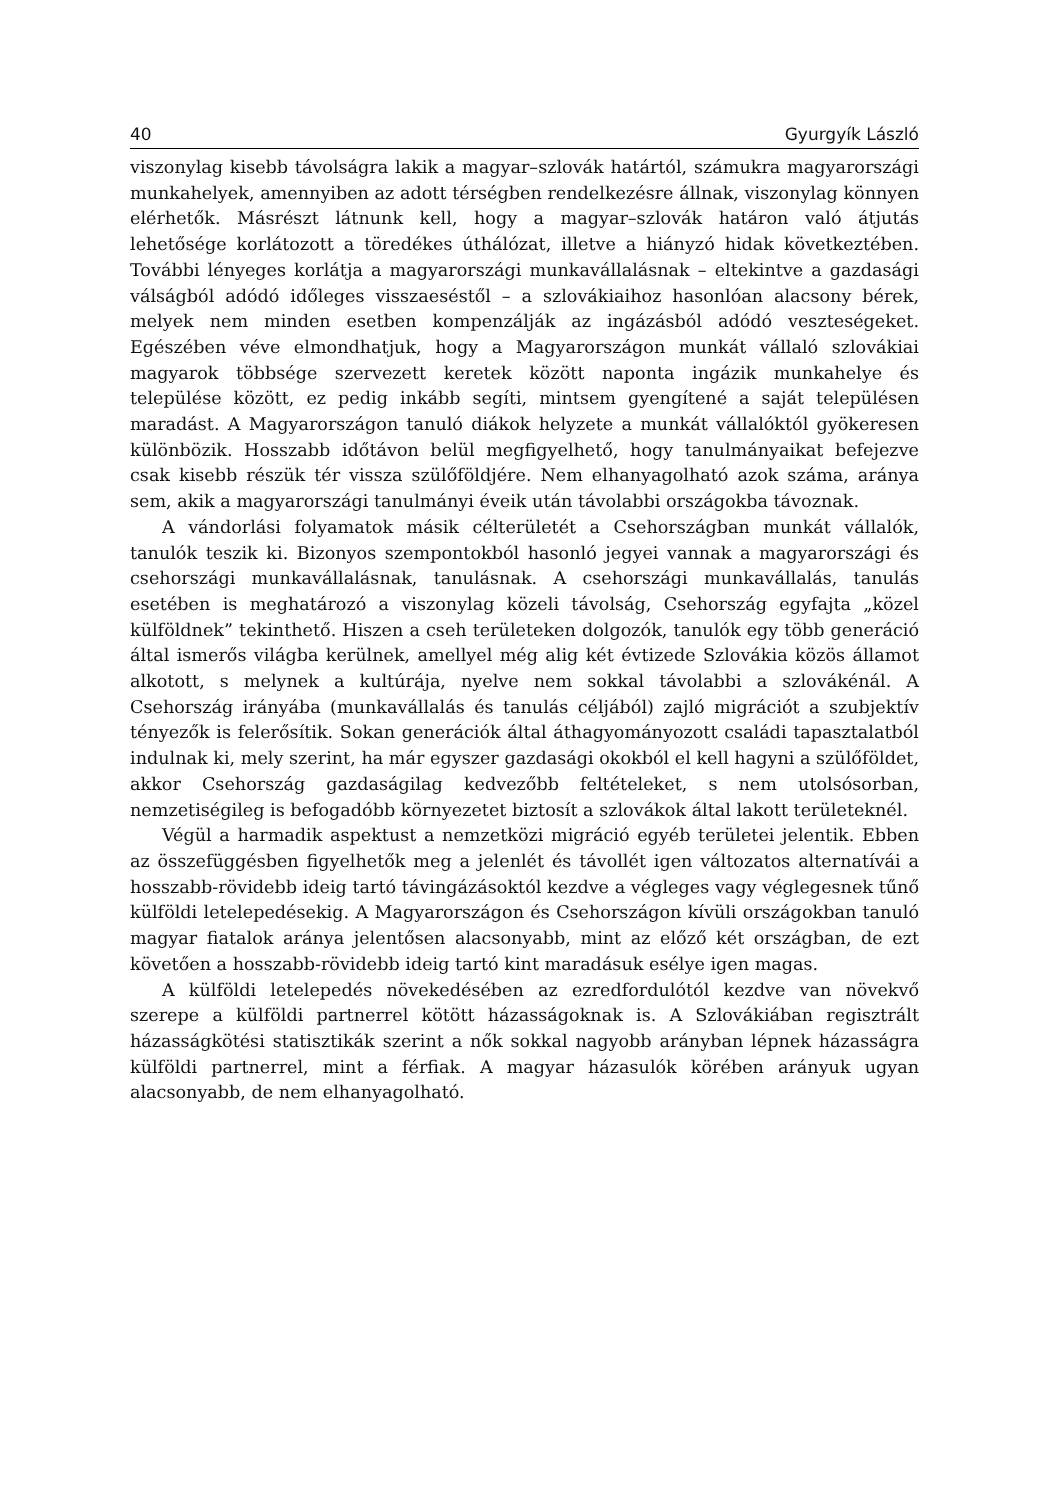40 Gyurgyík László
viszonylag kisebb távolságra lakik a magyar–szlovák határtól, számukra magyarországi munkahelyek, amennyiben az adott térségben rendelkezésre állnak, viszonylag könnyen elérhetők. Másrészt látnunk kell, hogy a magyar–szlovák határon való átjutás lehetősége korlátozott a töredékes úthálózat, illetve a hiányzó hidak következtében. További lényeges korlátja a magyarországi munkavállalásnak – eltekintve a gazdasági válságból adódó időleges visszaeséstől – a szlovákiaihoz hasonlóan alacsony bérek, melyek nem minden esetben kompenzálják az ingázásból adódó veszteségeket. Egészében véve elmondhatjuk, hogy a Magyarországon munkát vállaló szlovákiai magyarok többsége szervezett keretek között naponta ingázik munkahelye és települése között, ez pedig inkább segíti, mintsem gyengítené a saját településen maradást. A Magyarországon tanuló diákok helyzete a munkát vállalóktól gyökeresen különbözik. Hosszabb időtávon belül megfigyelhető, hogy tanulmányaikat befejezve csak kisebb részük tér vissza szülőföldjére. Nem elhanyagolható azok száma, aránya sem, akik a magyarországi tanulmányi éveik után távolabbi országokba távoznak.
A vándorlási folyamatok másik célterületét a Csehországban munkát vállalók, tanulók teszik ki. Bizonyos szempontokból hasonló jegyei vannak a magyarországi és csehországi munkavállalásnak, tanulásnak. A csehországi munkavállalás, tanulás esetében is meghatározó a viszonylag közeli távolság, Csehország egyfajta „közel külföldnek” tekinthető. Hiszen a cseh területeken dolgozók, tanulók egy több generáció által ismerős világba kerülnek, amellyel még alig két évtizede Szlovákia közös államot alkotott, s melynek a kultúrája, nyelve nem sokkal távolabbi a szlovákénál. A Csehország irányába (munkavállalás és tanulás céljából) zajló migrációt a szubjektív tényezők is felerősítik. Sokan generációk által áthagyományozott családi tapasztalatból indulnak ki, mely szerint, ha már egyszer gazdasági okokból el kell hagyni a szülőföldet, akkor Csehország gazdaságilag kedvezőbb feltételeket, s nem utolsósorban, nemzetiségileg is befogadóbb környezetet biztosít a szlovákok által lakott területeknél.
Végül a harmadik aspektust a nemzetközi migráció egyéb területei jelentik. Ebben az összefüggésben figyelhetők meg a jelenlét és távollét igen változatos alternatívái a hosszabb-rövidebb ideig tartó távingázásoktól kezdve a végleges vagy véglegesnek tűnő külföldi letelepedésekig. A Magyarországon és Csehországon kívüli országokban tanuló magyar fiatalok aránya jelentősen alacsonyabb, mint az előző két országban, de ezt követően a hosszabb-rövidebb ideig tartó kint maradásuk esélye igen magas.
A külföldi letelepedés növekedésében az ezredfordulótól kezdve van növekvő szerepe a külföldi partnerrel kötött házasságoknak is. A Szlovákiában regisztrált házasságkötési statisztikák szerint a nők sokkal nagyobb arányban lépnek házasságra külföldi partnerrel, mint a férfiak. A magyar házasulók körében arányuk ugyan alacsonyabb, de nem elhanyagolható.